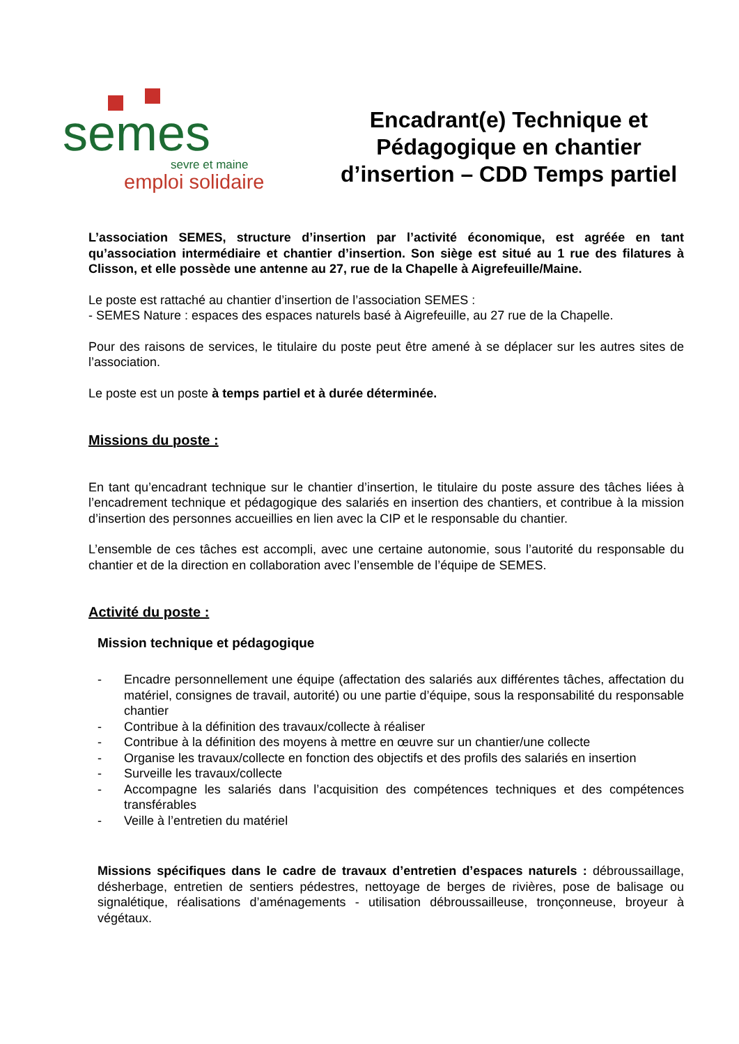semes
sevre et maine
emploi solidaire
Encadrant(e) Technique et
Pédagogique en chantier
d’insertion – CDD Temps partiel
L’association SEMES, structure d’insertion par l’activité économique, est agréée en tant qu’association intermédiaire et chantier d’insertion. Son siège est situé au 1 rue des filatures à Clisson, et elle possède une antenne au 27, rue de la Chapelle à Aigrefeuille/Maine.
Le poste est rattaché au chantier d’insertion de l’association SEMES :
- SEMES Nature : espaces des espaces naturels basé à Aigrefeuille, au 27 rue de la Chapelle.
Pour des raisons de services, le titulaire du poste peut être amené à se déplacer sur les autres sites de l’association.
Le poste est un poste à temps partiel et à durée déterminée.
Missions du poste :
En tant qu’encadrant technique sur le chantier d’insertion, le titulaire du poste assure des tâches liées à l’encadrement technique et pédagogique des salariés en insertion des chantiers, et contribue à la mission d’insertion des personnes accueillies en lien avec la CIP et le responsable du chantier.
L’ensemble de ces tâches est accompli, avec une certaine autonomie, sous l’autorité du responsable du chantier et de la direction en collaboration avec l’ensemble de l’équipe de SEMES.
Activité du poste :
Mission technique et pédagogique
- Encadre personnellement une équipe (affectation des salariés aux différentes tâches, affectation du matériel, consignes de travail, autorité) ou une partie d’équipe, sous la responsabilité du responsable chantier
- Contribue à la définition des travaux/collecte à réaliser
- Contribue à la définition des moyens à mettre en œuvre sur un chantier/une collecte
- Organise les travaux/collecte en fonction des objectifs et des profils des salariés en insertion
- Surveille les travaux/collecte
- Accompagne les salariés dans l’acquisition des compétences techniques et des compétences transférables
- Veille à l’entretien du matériel
Missions spécifiques dans le cadre de travaux d’entretien d’espaces naturels : débroussaillage, désherbage, entretien de sentiers pédestres, nettoyage de berges de rivières, pose de balisage ou signalétique, réalisations d’aménagements - utilisation débroussailleuse, tronçonneuse, broyeur à végétaux.